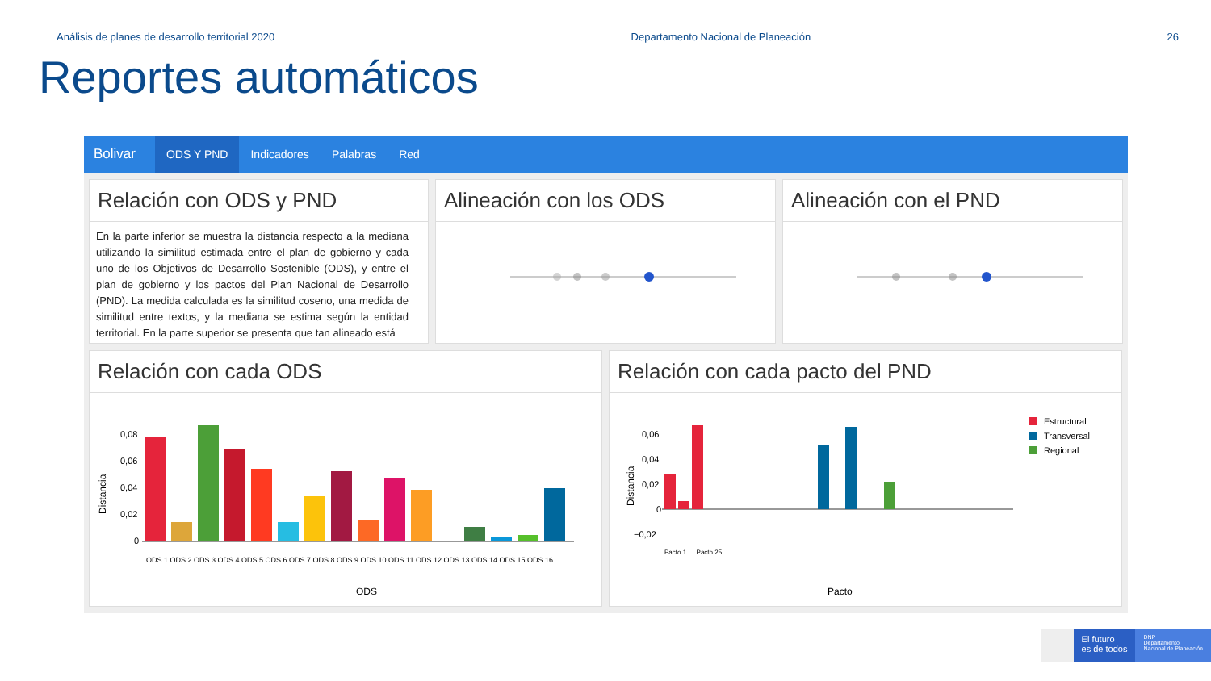Análisis de planes de desarrollo territorial 2020 Departamento Nacional de Planeación 26
Reportes automáticos
Bolivar ODS Y PND Indicadores Palabras Red
Relación con ODS y PND
En la parte inferior se muestra la distancia respecto a la mediana utilizando la similitud estimada entre el plan de gobierno y cada uno de los Objetivos de Desarrollo Sostenible (ODS), y entre el plan de gobierno y los pactos del Plan Nacional de Desarrollo (PND). La medida calculada es la similitud coseno, una medida de similitud entre textos, y la mediana se estima según la entidad territorial. En la parte superior se presenta que tan alineado está
Alineación con los ODS Alineación con el PND
Relación con cada ODS
Distancia
0,08
0,06
0,04
0,02
0
ODS
ODS 1 ODS 2 ODS 3 ODS 4 ODS 5 ODS 6 ODS 7 ODS 8 ODS 9 ODS 10 ODS 11 ODS 12 ODS 13 ODS 14 ODS 15 ODS 16
Relación con cada pacto del PND
Distancia
0,06
0,04
0,02
0
−0,02
Estructural
Transversal
Regional
Pacto
Pacto 1 … Pacto 25
El futuro
es de todos
DNP
Departamento
Nacional de Planeación